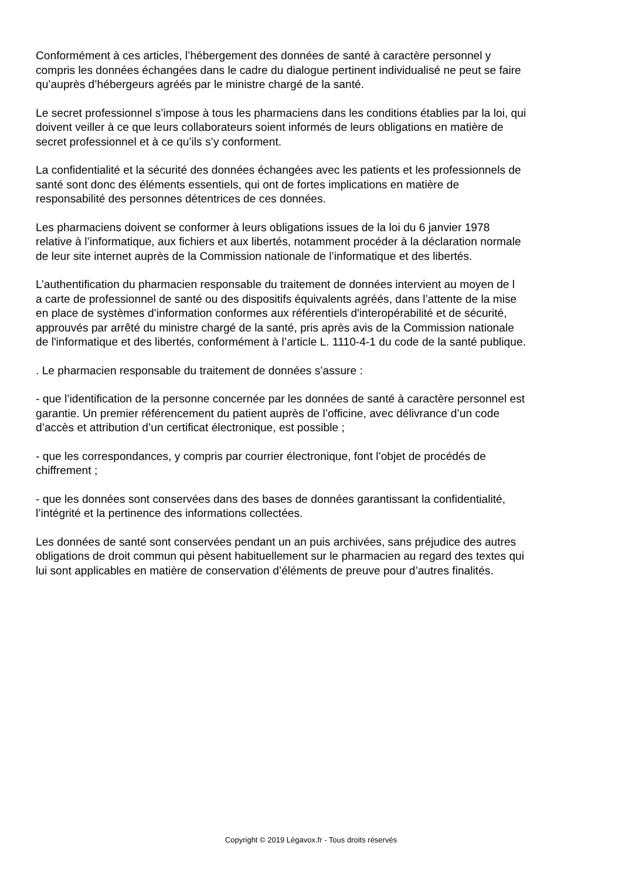Conformément à ces articles, l’hébergement des données de santé à caractère personnel y
compris les données échangées dans le cadre du dialogue pertinent individualisé ne peut se faire
qu’auprès d’hébergeurs agréés par le ministre chargé de la santé.
Le secret professionnel s’impose à tous les pharmaciens dans les conditions établies par la loi, qui
doivent veiller à ce que leurs collaborateurs soient informés de leurs obligations en matière de
secret professionnel et à ce qu’ils s’y conforment.
La confidentialité et la sécurité des données échangées avec les patients et les professionnels de
santé sont donc des éléments essentiels, qui ont de fortes implications en matière de
responsabilité des personnes détentrices de ces données.
Les pharmaciens doivent se conformer à leurs obligations issues de la loi du 6 janvier 1978
relative à l’informatique, aux fichiers et aux libertés, notamment procéder à la déclaration normale
de leur site internet auprès de la Commission nationale de l’informatique et des libertés.
L’authentification du pharmacien responsable du traitement de données intervient au moyen de l
a carte de professionnel de santé ou des dispositifs équivalents agréés, dans l’attente de la mise
en place de systèmes d’information conformes aux référentiels d'interopérabilité et de sécurité,
approuvés par arrêté du ministre chargé de la santé, pris après avis de la Commission nationale
de l'informatique et des libertés, conformément à l’article L. 1110-4-1 du code de la santé publique.
. Le pharmacien responsable du traitement de données s’assure :
- que l’identification de la personne concernée par les données de santé à caractère personnel est
garantie. Un premier référencement du patient auprès de l’officine, avec délivrance d’un code
d’accès et attribution d’un certificat électronique, est possible ;
- que les correspondances, y compris par courrier électronique, font l’objet de procédés de
chiffrement ;
- que les données sont conservées dans des bases de données garantissant la confidentialité,
l’intégrité et la pertinence des informations collectées.
Les données de santé sont conservées pendant un an puis archivées, sans préjudice des autres
obligations de droit commun qui pèsent habituellement sur le pharmacien au regard des textes qui
lui sont applicables en matière de conservation d’éléments de preuve pour d’autres finalités.
Copyright © 2019 Légavox.fr - Tous droits réservés